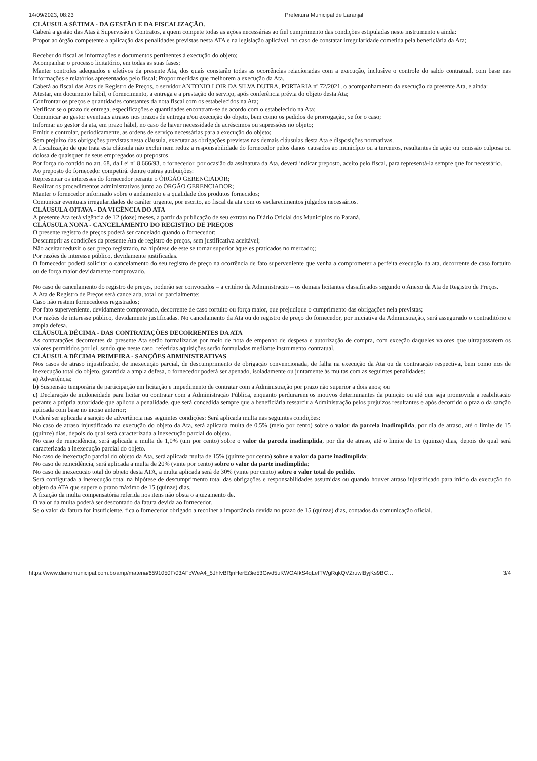14/09/2023, 08:23 Prefeitura Municipal de Laranjal
CLÁUSULA SÉTIMA - DA GESTÃO E DA FISCALIZAÇÃO.
Caberá a gestão das Atas à Supervisão e Contratos, a quem compete todas as ações necessárias ao fiel cumprimento das condições estipuladas neste instrumento e ainda:
Propor ao órgão competente a aplicação das penalidades previstas nesta ATA e na legislação aplicável, no caso de constatar irregularidade cometida pela beneficiária da Ata;
Receber do fiscal as informações e documentos pertinentes à execução do objeto;
Acompanhar o processo licitatório, em todas as suas fases;
Manter controles adequados e efetivos da presente Ata, dos quais constarão todas as ocorrências relacionadas com a execução, inclusive o controle do saldo contratual, com base nas informações e relatórios apresentados pelo fiscal; Propor medidas que melhorem a execução da Ata.
Caberá ao fiscal das Atas de Registro de Preços, o servidor ANTONIO LOIR DA SILVA DUTRA, PORTARIA nº 72/2021, o acompanhamento da execução da presente Ata, e ainda:
Atestar, em documento hábil, o fornecimento, a entrega e a prestação do serviço, após conferência prévia do objeto desta Ata;
Confrontar os preços e quantidades constantes da nota fiscal com os estabelecidos na Ata;
Verificar se o prazo de entrega, especificações e quantidades encontram-se de acordo com o estabelecido na Ata;
Comunicar ao gestor eventuais atrasos nos prazos de entrega e/ou execução do objeto, bem como os pedidos de prorrogação, se for o caso;
Informar ao gestor da ata, em prazo hábil, no caso de haver necessidade de acréscimos ou supressões no objeto;
Emitir e controlar, periodicamente, as ordens de serviço necessárias para a execução do objeto;
Sem prejuízo das obrigações previstas nesta cláusula, executar as obrigações previstas nas demais cláusulas desta Ata e disposições normativas.
A fiscalização de que trata esta cláusula não exclui nem reduz a responsabilidade do fornecedor pelos danos causados ao município ou a terceiros, resultantes de ação ou omissão culposa ou dolosa de quaisquer de seus empregados ou prepostos.
Por força do contido no art. 68, da Lei nº 8.666/93, o fornecedor, por ocasião da assinatura da Ata, deverá indicar preposto, aceito pelo fiscal, para representá-la sempre que for necessário.
Ao preposto do fornecedor competirá, dentre outras atribuições:
Representar os interesses do fornecedor perante o ÓRGÃO GERENCIADOR;
Realizar os procedimentos administrativos junto ao ÓRGÃO GERENCIADOR;
Manter o fornecedor informado sobre o andamento e a qualidade dos produtos fornecidos;
Comunicar eventuais irregularidades de caráter urgente, por escrito, ao fiscal da ata com os esclarecimentos julgados necessários.
CLÁUSULA OITAVA - DA VIGÊNCIA DO ATA
A presente Ata terá vigência de 12 (doze) meses, a partir da publicação de seu extrato no Diário Oficial dos Municípios do Paraná.
CLÁUSULA NONA - CANCELAMENTO DO REGISTRO DE PREÇOS
O presente registro de preços poderá ser cancelado quando o fornecedor:
Descumprir as condições da presente Ata de registro de preços, sem justificativa aceitável;
Não aceitar reduzir o seu preço registrado, na hipótese de este se tornar superior àqueles praticados no mercado;;
Por razões de interesse público, devidamente justificadas.
O fornecedor poderá solicitar o cancelamento do seu registro de preço na ocorrência de fato superveniente que venha a comprometer a perfeita execução da ata, decorrente de caso fortuito ou de força maior devidamente comprovado.
No caso de cancelamento do registro de preços, poderão ser convocados – a critério da Administração – os demais licitantes classificados segundo o Anexo da Ata de Registro de Preços.
A Ata de Registro de Preços será cancelada, total ou parcialmente:
Caso não restem fornecedores registrados;
Por fato superveniente, devidamente comprovado, decorrente de caso fortuito ou força maior, que prejudique o cumprimento das obrigações nela previstas;
Por razões de interesse público, devidamente justificadas. No cancelamento da Ata ou do registro de preço do fornecedor, por iniciativa da Administração, será assegurado o contraditório e ampla defesa.
CLÁUSULA DÉCIMA - DAS CONTRATAÇÕES DECORRENTES DA ATA
As contratações decorrentes da presente Ata serão formalizadas por meio de nota de empenho de despesa e autorização de compra, com exceção daqueles valores que ultrapassarem os valores permitidos por lei, sendo que neste caso, referidas aquisições serão formuladas mediante instrumento contratual.
CLÁUSULA DÉCIMA PRIMEIRA - SANÇÕES ADMINISTRATIVAS
Nos casos de atraso injustificado, de inexecução parcial, de descumprimento de obrigação convencionada, de falha na execução da Ata ou da contratação respectiva, bem como nos de inexecução total do objeto, garantida a ampla defesa, o fornecedor poderá ser apenado, isoladamente ou juntamente às multas com as seguintes penalidades:
a) Advertência;
b) Suspensão temporária de participação em licitação e impedimento de contratar com a Administração por prazo não superior a dois anos; ou
c) Declaração de inidoneidade para licitar ou contratar com a Administração Pública, enquanto perdurarem os motivos determinantes da punição ou até que seja promovida a reabilitação perante a própria autoridade que aplicou a penalidade, que será concedida sempre que a beneficiária ressarcir a Administração pelos prejuízos resultantes e após decorrido o praz o da sanção aplicada com base no inciso anterior;
Poderá ser aplicada a sanção de advertência nas seguintes condições: Será aplicada multa nas seguintes condições:
No caso de atraso injustificado na execução do objeto da Ata, será aplicada multa de 0,5% (meio por cento) sobre o valor da parcela inadimplida, por dia de atraso, até o limite de 15 (quinze) dias, depois do qual será caracterizada a inexecução parcial do objeto.
No caso de reincidência, será aplicada a multa de 1,0% (um por cento) sobre o valor da parcela inadimplida, por dia de atraso, até o limite de 15 (quinze) dias, depois do qual será caracterizada a inexecução parcial do objeto.
No caso de inexecução parcial do objeto da Ata, será aplicada multa de 15% (quinze por cento) sobre o valor da parte inadimplida;
No caso de reincidência, será aplicada a multa de 20% (vinte por cento) sobre o valor da parte inadimplida;
No caso de inexecução total do objeto desta ATA, a multa aplicada será de 30% (vinte por cento) sobre o valor total do pedido.
Será configurada a inexecução total na hipótese de descumprimento total das obrigações e responsabilidades assumidas ou quando houver atraso injustificado para início da execução do objeto da ATA que supere o prazo máximo de 15 (quinze) dias.
A fixação da multa compensatória referida nos itens não obsta o ajuizamento de.
O valor da multa poderá ser descontado da fatura devida ao fornecedor.
Se o valor da fatura for insuficiente, fica o fornecedor obrigado a recolher a importância devida no prazo de 15 (quinze) dias, contados da comunicação oficial.
https://www.diariomunicipal.com.br/amp/materia/6591050F/03AFcWeA4_5JhfvBRjriHerEi3ie53Givd5uKWOAfkS4qLefTWgRqkQVZruwlByjKs9BC… 3/4